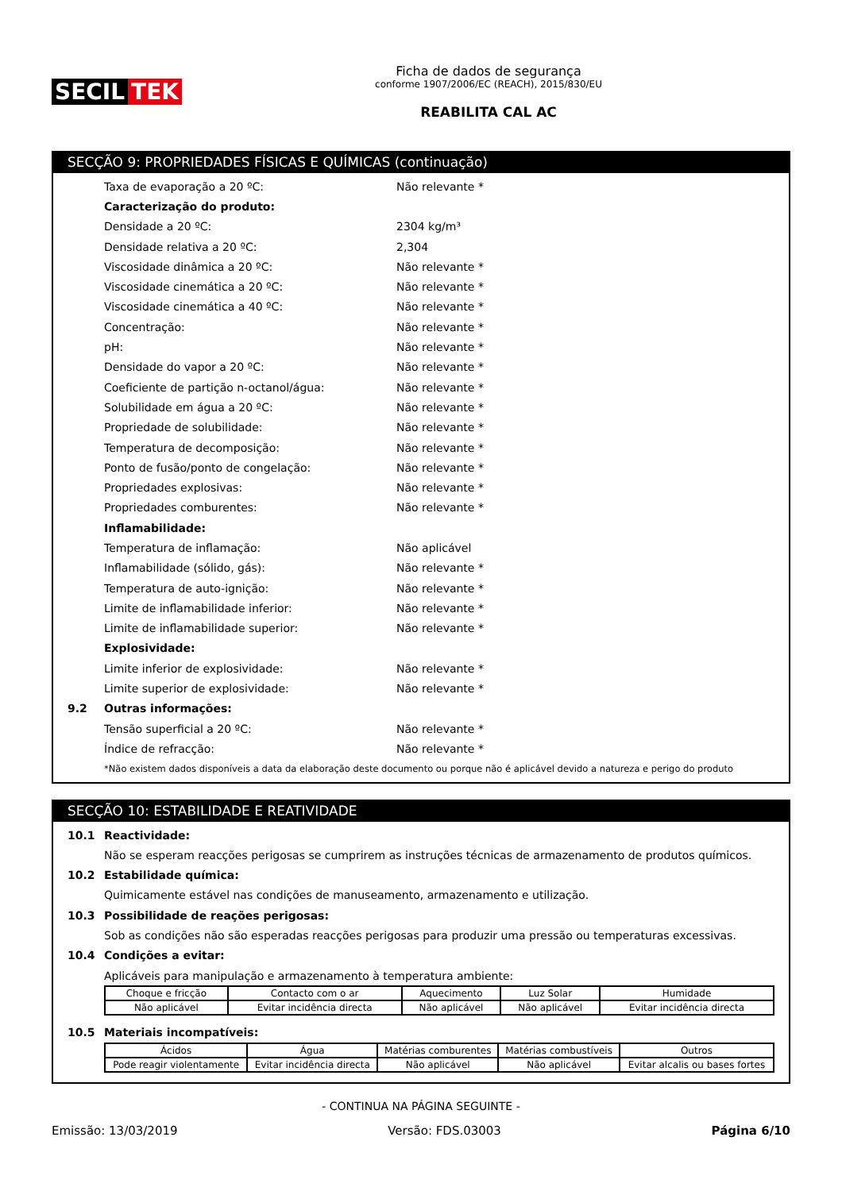SECIL TEK
Ficha de dados de segurança
conforme 1907/2006/EC (REACH), 2015/830/EU
REABILITA CAL AC
SECÇÃO 9: PROPRIEDADES FÍSICAS E QUÍMICAS (continuação)
Taxa de evaporação a 20 ºC: Não relevante *
Caracterização do produto:
Densidade a 20 ºC: 2304 kg/m³
Densidade relativa a 20 ºC: 2,304
Viscosidade dinâmica a 20 ºC: Não relevante *
Viscosidade cinemática a 20 ºC: Não relevante *
Viscosidade cinemática a 40 ºC: Não relevante *
Concentração: Não relevante *
pH: Não relevante *
Densidade do vapor a 20 ºC: Não relevante *
Coeficiente de partição n-octanol/água: Não relevante *
Solubilidade em água a 20 ºC: Não relevante *
Propriedade de solubilidade: Não relevante *
Temperatura de decomposição: Não relevante *
Ponto de fusão/ponto de congelação: Não relevante *
Propriedades explosivas: Não relevante *
Propriedades comburentes: Não relevante *
Inflamabilidade:
Temperatura de inflamação: Não aplicável
Inflamabilidade (sólido, gás): Não relevante *
Temperatura de auto-ignição: Não relevante *
Limite de inflamabilidade inferior: Não relevante *
Limite de inflamabilidade superior: Não relevante *
Explosividade:
Limite inferior de explosividade: Não relevante *
Limite superior de explosividade: Não relevante *
9.2 Outras informações:
Tensão superficial a 20 ºC: Não relevante *
Índice de refracção: Não relevante *
*Não existem dados disponíveis a data da elaboração deste documento ou porque não é aplicável devido a natureza e perigo do produto
SECÇÃO 10: ESTABILIDADE E REATIVIDADE
10.1 Reactividade:
Não se esperam reacções perigosas se cumprirem as instruções técnicas de armazenamento de produtos químicos.
10.2 Estabilidade química:
Quimicamente estável nas condições de manuseamento, armazenamento e utilização.
10.3 Possibilidade de reações perigosas:
Sob as condições não são esperadas reacções perigosas para produzir uma pressão ou temperaturas excessivas.
10.4 Condições a evitar:
Aplicáveis para manipulação e armazenamento à temperatura ambiente:
| Choque e fricção | Contacto com o ar | Aquecimento | Luz Solar | Humidade |
| Não aplicável | Evitar incidência directa | Não aplicável | Não aplicável | Evitar incidência directa |
10.5 Materiais incompatíveis:
| Ácidos | Água | Matérias comburentes | Matérias combustíveis | Outros |
| Pode reagir violentamente | Evitar incidência directa | Não aplicável | Não aplicável | Evitar alcalis ou bases fortes |
- CONTINUA NA PÁGINA SEGUINTE -
Emissão: 13/03/2019 Versão: FDS.03003 Página 6/10